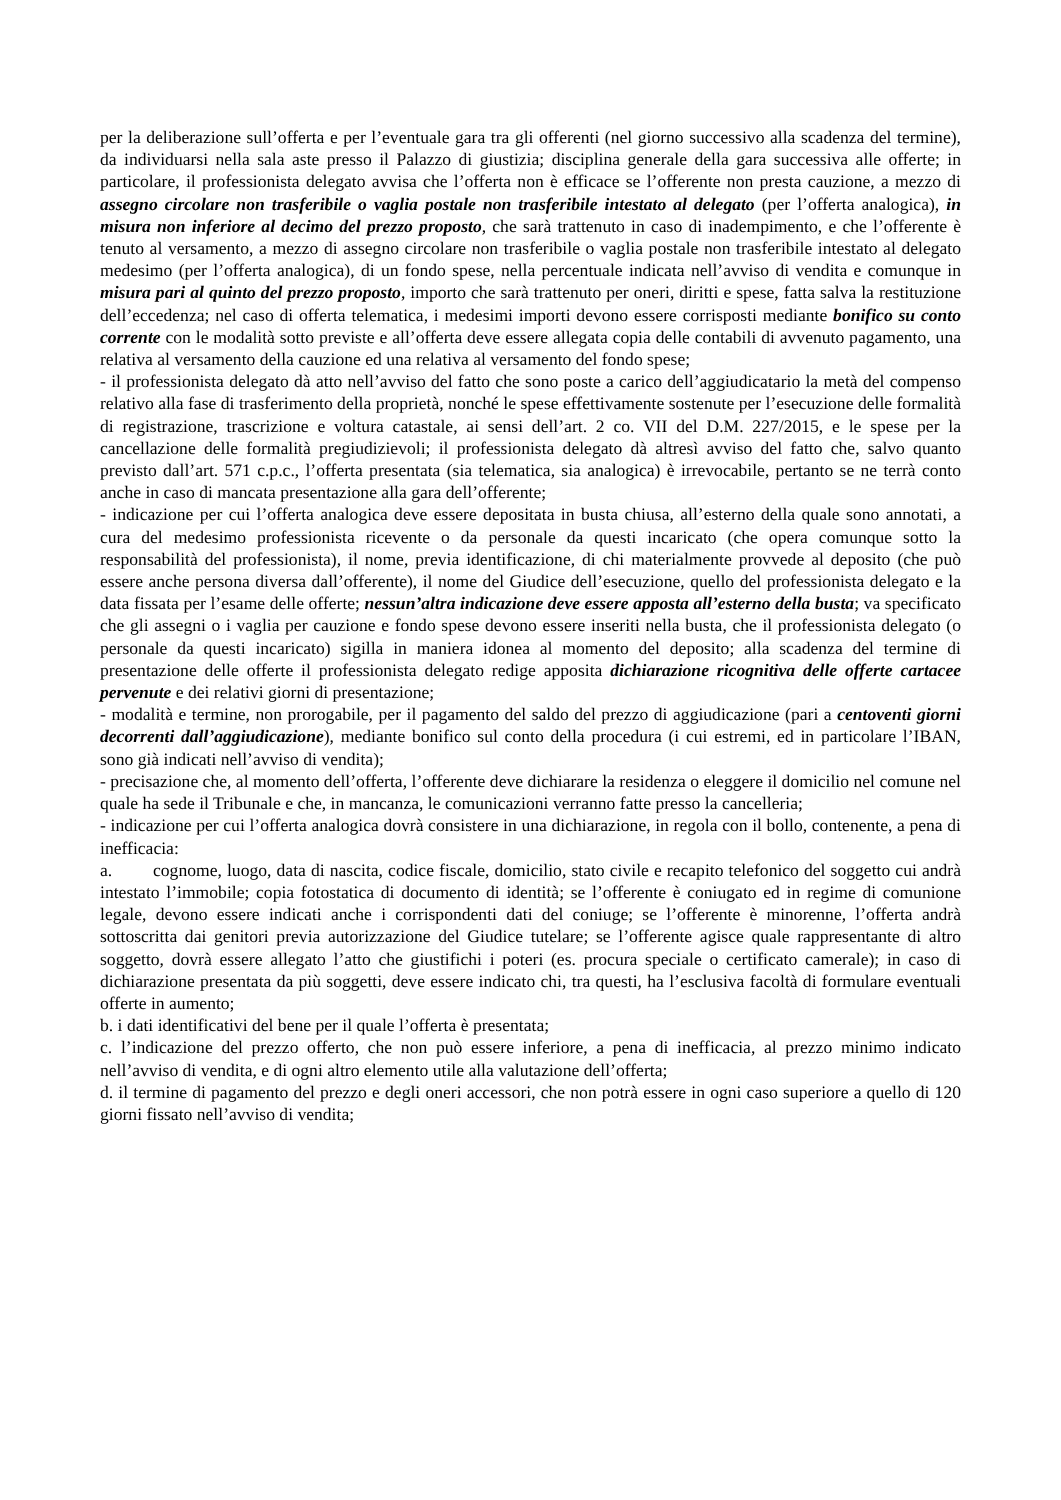per la deliberazione sull’offerta e per l’eventuale gara tra gli offerenti (nel giorno successivo alla scadenza del termine), da individuarsi nella sala aste presso il Palazzo di giustizia; disciplina generale della gara successiva alle offerte; in particolare, il professionista delegato avvisa che l’offerta non è efficace se l’offerente non presta cauzione, a mezzo di assegno circolare non trasferibile o vaglia postale non trasferibile intestato al delegato (per l’offerta analogica), in misura non inferiore al decimo del prezzo proposto, che sarà trattenuto in caso di inadempimento, e che l’offerente è tenuto al versamento, a mezzo di assegno circolare non trasferibile o vaglia postale non trasferibile intestato al delegato medesimo (per l’offerta analogica), di un fondo spese, nella percentuale indicata nell’avviso di vendita e comunque in misura pari al quinto del prezzo proposto, importo che sarà trattenuto per oneri, diritti e spese, fatta salva la restituzione dell’eccedenza; nel caso di offerta telematica, i medesimi importi devono essere corrisposti mediante bonifico su conto corrente con le modalità sotto previste e all’offerta deve essere allegata copia delle contabili di avvenuto pagamento, una relativa al versamento della cauzione ed una relativa al versamento del fondo spese;
- il professionista delegato dà atto nell’avviso del fatto che sono poste a carico dell’aggiudicatario la metà del compenso relativo alla fase di trasferimento della proprietà, nonché le spese effettivamente sostenute per l’esecuzione delle formalità di registrazione, trascrizione e voltura catastale, ai sensi dell’art. 2 co. VII del D.M. 227/2015, e le spese per la cancellazione delle formalità pregiudizievoli; il professionista delegato dà altresì avviso del fatto che, salvo quanto previsto dall’art. 571 c.p.c., l’offerta presentata (sia telematica, sia analogica) è irrevocabile, pertanto se ne terrà conto anche in caso di mancata presentazione alla gara dell’offerente;
- indicazione per cui l’offerta analogica deve essere depositata in busta chiusa, all’esterno della quale sono annotati, a cura del medesimo professionista ricevente o da personale da questi incaricato (che opera comunque sotto la responsabilità del professionista), il nome, previa identificazione, di chi materialmente provvede al deposito (che può essere anche persona diversa dall’offerente), il nome del Giudice dell’esecuzione, quello del professionista delegato e la data fissata per l’esame delle offerte; nessun’altra indicazione deve essere apposta all’esterno della busta; va specificato che gli assegni o i vaglia per cauzione e fondo spese devono essere inseriti nella busta, che il professionista delegato (o personale da questi incaricato) sigilla in maniera idonea al momento del deposito; alla scadenza del termine di presentazione delle offerte il professionista delegato redige apposita dichiarazione ricognitiva delle offerte cartacee pervenute e dei relativi giorni di presentazione;
- modalità e termine, non prorogabile, per il pagamento del saldo del prezzo di aggiudicazione (pari a centoventi giorni decorrenti dall’aggiudicazione), mediante bonifico sul conto della procedura (i cui estremi, ed in particolare l’IBAN, sono già indicati nell’avviso di vendita);
- precisazione che, al momento dell’offerta, l’offerente deve dichiarare la residenza o eleggere il domicilio nel comune nel quale ha sede il Tribunale e che, in mancanza, le comunicazioni verranno fatte presso la cancelleria;
- indicazione per cui l’offerta analogica dovrà consistere in una dichiarazione, in regola con il bollo, contenente, a pena di inefficacia:
a. cognome, luogo, data di nascita, codice fiscale, domicilio, stato civile e recapito telefonico del soggetto cui andrà intestato l’immobile; copia fotostatica di documento di identità; se l’offerente è coniugato ed in regime di comunione legale, devono essere indicati anche i corrispondenti dati del coniuge; se l’offerente è minorenne, l’offerta andrà sottoscritta dai genitori previa autorizzazione del Giudice tutelare; se l’offerente agisce quale rappresentante di altro soggetto, dovrà essere allegato l’atto che giustifichi i poteri (es. procura speciale o certificato camerale); in caso di dichiarazione presentata da più soggetti, deve essere indicato chi, tra questi, ha l’esclusiva facoltà di formulare eventuali offerte in aumento;
b. i dati identificativi del bene per il quale l’offerta è presentata;
c. l’indicazione del prezzo offerto, che non può essere inferiore, a pena di inefficacia, al prezzo minimo indicato nell’avviso di vendita, e di ogni altro elemento utile alla valutazione dell’offerta;
d. il termine di pagamento del prezzo e degli oneri accessori, che non potrà essere in ogni caso superiore a quello di 120 giorni fissato nell’avviso di vendita;